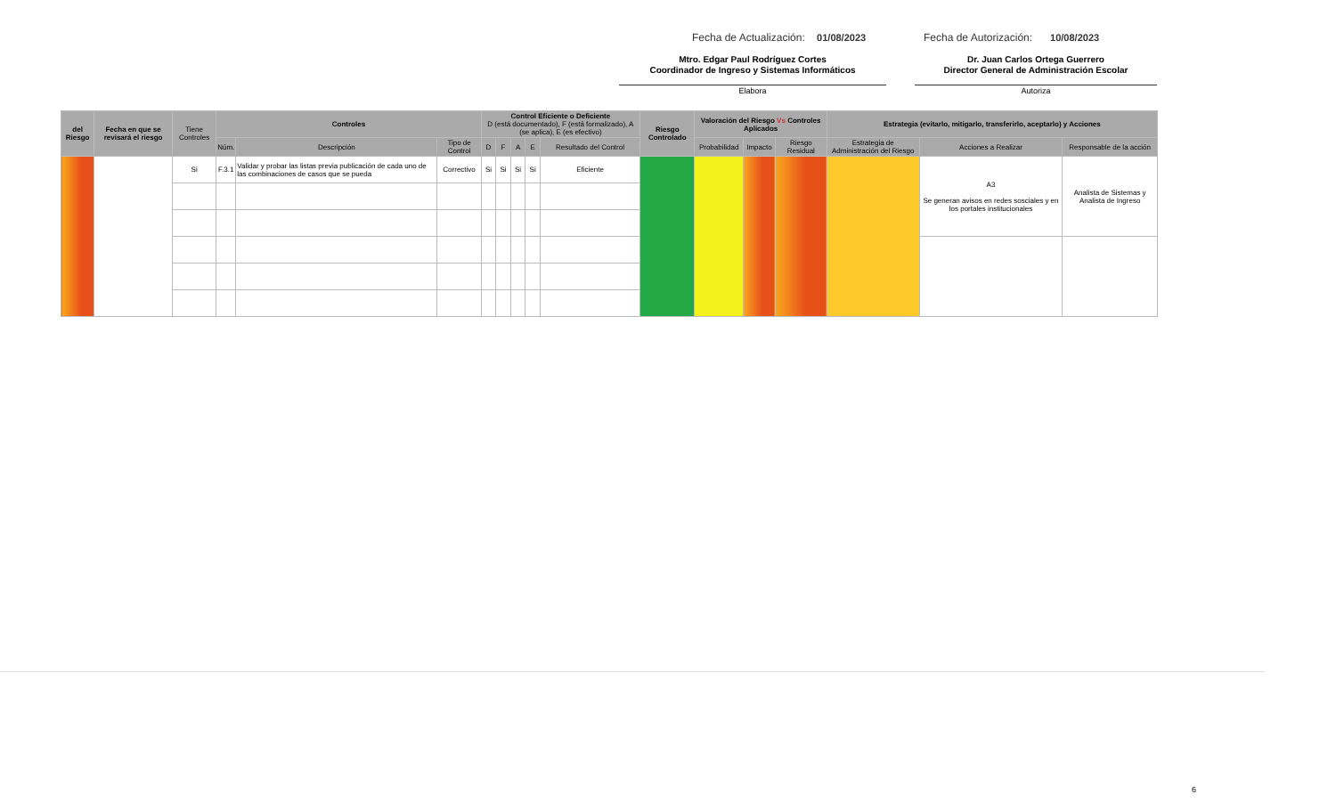Fecha de Actualización: 01/08/2023
Mtro. Edgar Paul Rodríguez Cortes
Coordinador de Ingreso y Sistemas Informáticos
Elabora
Fecha de Autorización: 10/08/2023
Dr. Juan Carlos Ortega Guerrero
Director General de Administración Escolar
Autoriza
| del Riesgo | Fecha en que se revisará el riesgo | Tiene Controles | Controles | | | Control Eficiente o Deficiente D (está documentado), F (está formalizado), A (se aplica), E (es efectivo) | | | | | Riesgo Controlado | Valoración del Riesgo Vs Controles Aplicados | | | Estrategia (evitarlo, mitigarlo, transferirlo, aceptarlo) y Acciones | | |
| --- | --- | --- | --- | --- | --- | --- | --- | --- | --- | --- | --- | --- | --- | --- | --- | --- | --- |
| | | | Núm. | Descripción | Tipo de Control | D | F | A | E | Resultado del Control | | Probabilidad | Impacto | Riesgo Residual | Estrategia de Administración del Riesgo | Acciones a Realizar | Responsable de la acción |
| | | Si | F.3.1 | Validar y probar las listas previa publicación de cada uno de las combinaciones de casos que se pueda | Correctivo | Si | Si | Si | Si | Eficiente | | | | | | A3 Se generan avisos en redes sosciales y en los portales institucionales | Analista de Sistemas y Analista de Ingreso |
6